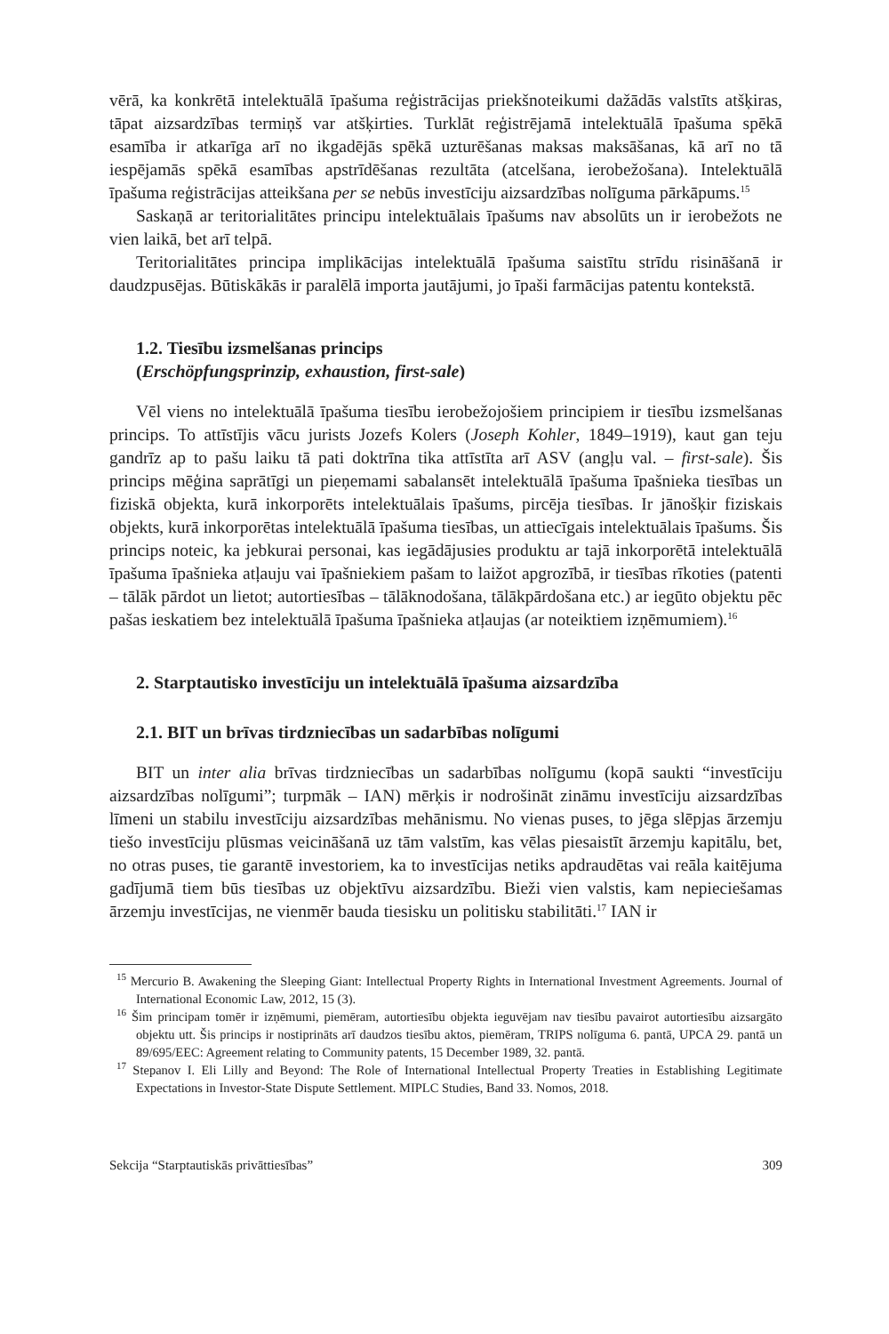vērā, ka konkrētā intelektuālā īpašuma reģistrācijas priekšnoteikumi dažādās valstīts atšķiras, tāpat aizsardzības termiņš var atšķirties. Turklāt reģistrējamā intelektuālā īpašuma spēkā esamība ir atkarīga arī no ikgadējās spēkā uzturēšanas maksas maksāšanas, kā arī no tā iespējamās spēkā esamības apstrīdēšanas rezultāta (atcelšana, ierobežošana). Intelektuālā īpašuma reģistrācijas atteikšana per se nebūs investīciju aizsardzības nolīguma pārkāpums.<sup>15</sup>
Saskaņā ar teritorialitātes principu intelektuālais īpašums nav absolūts un ir ierobežots ne vien laikā, bet arī telpā.
Teritorialitātes principa implikācijas intelektuālā īpašuma saistītu strīdu risināšanā ir daudzpusējas. Būtiskākās ir paralēlā importa jautājumi, jo īpaši farmācijas patentu kontekstā.
1.2. Tiesību izsmelšanas princips
(Erschöpfungsprinzip, exhaustion, first-sale)
Vēl viens no intelektuālā īpašuma tiesību ierobežojošiem principiem ir tiesību izsmelšanas princips. To attīstījis vācu jurists Jozefs Kolers (Joseph Kohler, 1849–1919), kaut gan teju gandrīz ap to pašu laiku tā pati doktrīna tika attīstīta arī ASV (angļu val. – first-sale). Šis princips mēģina saprātīgi un pieņemami sabalansēt intelektuālā īpašuma īpašnieka tiesības un fiziskā objekta, kurā inkorporēts intelektuālais īpašums, pircēja tiesības. Ir jānošķir fiziskais objekts, kurā inkorporētas intelektuālā īpašuma tiesības, un attiecīgais intelektuālais īpašums. Šis princips noteic, ka jebkurai personai, kas iegādājusies produktu ar tajā inkorporētā intelektuālā īpašuma īpašnieka atļauju vai īpašniekiem pašam to laižot apgrozībā, ir tiesības rīkoties (patenti – tālāk pārdot un lietot; autortiesības – tālāknodošana, tālākpārdošana etc.) ar iegūto objektu pēc pašas ieskatiem bez intelektuālā īpašuma īpašnieka atļaujas (ar noteiktiem izņēmumiem).<sup>16</sup>
2. Starptautisko investīciju un intelektuālā īpašuma aizsardzība
2.1. BIT un brīvas tirdzniecības un sadarbības nolīgumi
BIT un inter alia brīvas tirdzniecības un sadarbības nolīgumu (kopā saukti “investīciju aizsardzības nolīgumi”; turpmāk – IAN) mērķis ir nodrošināt zināmu investīciju aizsardzības līmeni un stabilu investīciju aizsardzības mehānismu. No vienas puses, to jēga slēpjas ārzemju tiešo investīciju plūsmas veicināšanā uz tām valstīm, kas vēlas piesaistīt ārzemju kapitālu, bet, no otras puses, tie garantē investoriem, ka to investīcijas netiks apdraudētas vai reāla kaitējuma gadījumā tiem būs tiesības uz objektīvu aizsardzību. Bieži vien valstis, kam nepieciešamas ārzemju investīcijas, ne vienmēr bauda tiesisku un politisku stabilitāti.<sup>17</sup> IAN ir
<sup>15</sup> Mercurio B. Awakening the Sleeping Giant: Intellectual Property Rights in International Investment Agreements. Journal of International Economic Law, 2012, 15 (3).
<sup>16</sup> Šim principam tomēr ir izņēmumi, piemēram, autortiesību objekta ieguvējam nav tiesību pavairot autortiesību aizsargāto objektu utt. Šis princips ir nostiprināts arī daudzos tiesību aktos, piemēram, TRIPS nolīguma 6. pantā, UPCA 29. pantā un 89/695/EEC: Agreement relating to Community patents, 15 December 1989, 32. pantā.
<sup>17</sup> Stepanov I. Eli Lilly and Beyond: The Role of International Intellectual Property Treaties in Establishing Legitimate Expectations in Investor-State Dispute Settlement. MIPLC Studies, Band 33. Nomos, 2018.
Sekcija “Starptautiskās privāttiesības” 309